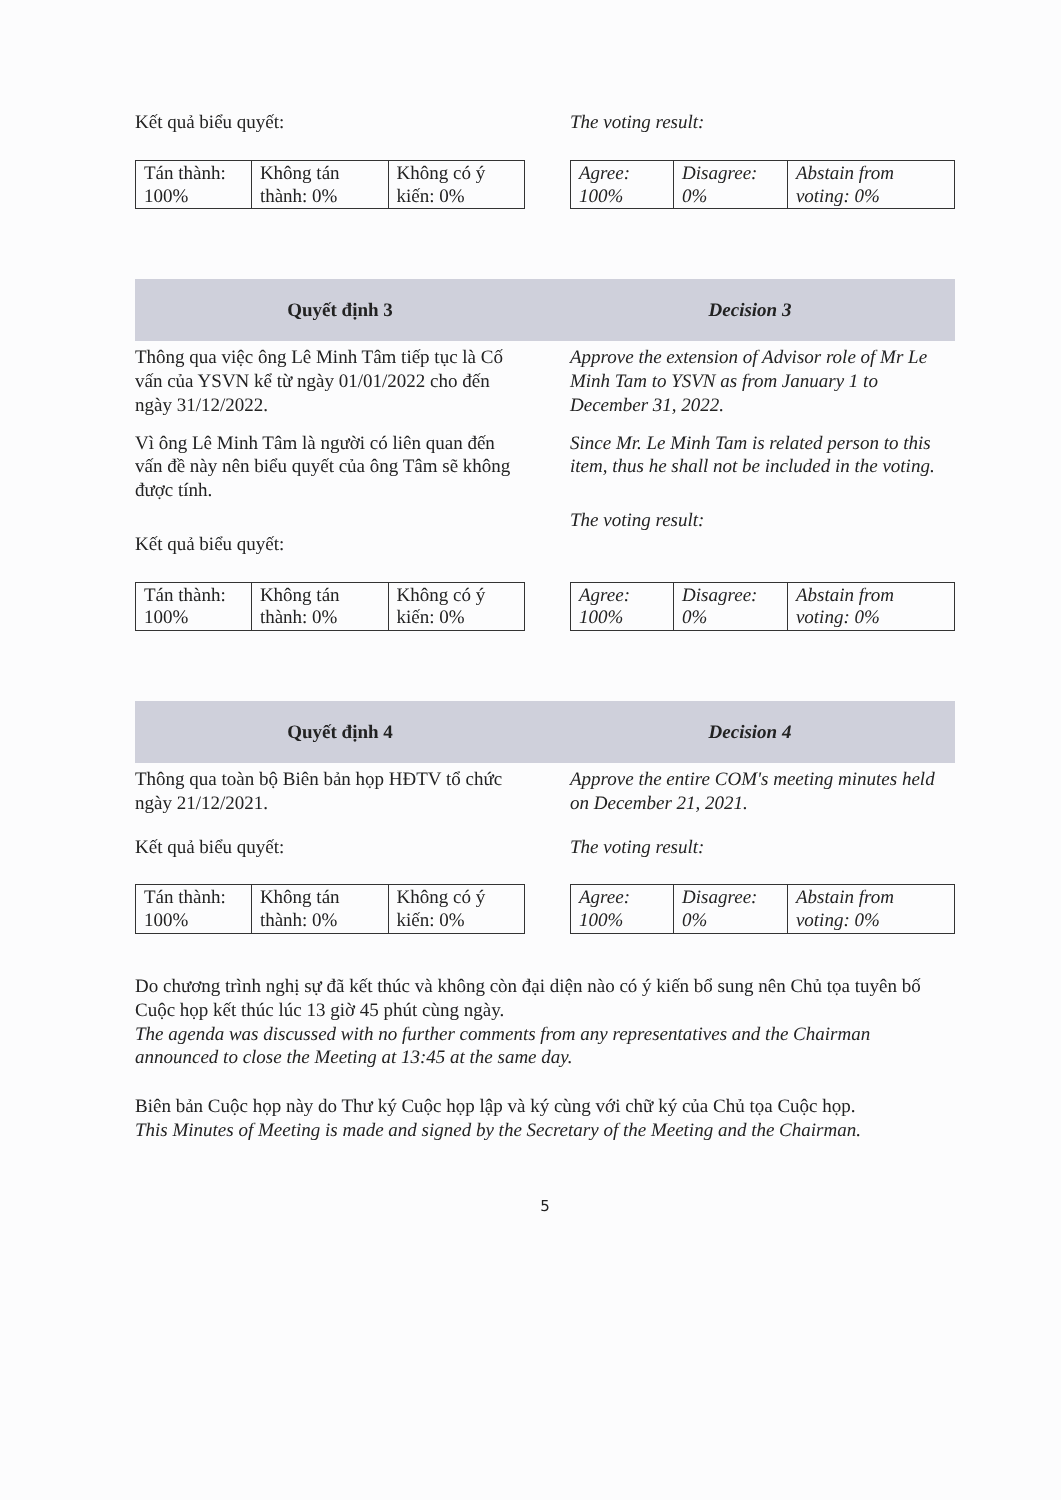Kết quả biểu quyết: The voting result:
| Tán thành: 100% | Không tán thành: 0% | Không có ý kiến: 0% |
| Agree: 100% | Disagree: 0% | Abstain from voting: 0% |
Quyết định 3 Decision 3
Thông qua việc ông Lê Minh Tâm tiếp tục là Cố vấn của YSVN kể từ ngày 01/01/2022 cho đến ngày 31/12/2022.
Vì ông Lê Minh Tâm là người có liên quan đến vấn đề này nên biểu quyết của ông Tâm sẽ không được tính.
Kết quả biểu quyết:
Approve the extension of Advisor role of Mr Le Minh Tam to YSVN as from January 1 to December 31, 2022.
Since Mr. Le Minh Tam is related person to this item, thus he shall not be included in the voting.
The voting result:
| Tán thành: 100% | Không tán thành: 0% | Không có ý kiến: 0% |
| Agree: 100% | Disagree: 0% | Abstain from voting: 0% |
Quyết định 4 Decision 4
Thông qua toàn bộ Biên bản họp HĐTV tổ chức ngày 21/12/2021.
Kết quả biểu quyết:
Approve the entire COM's meeting minutes held on December 21, 2021.
The voting result:
| Tán thành: 100% | Không tán thành: 0% | Không có ý kiến: 0% |
| Agree: 100% | Disagree: 0% | Abstain from voting: 0% |
Do chương trình nghị sự đã kết thúc và không còn đại diện nào có ý kiến bổ sung nên Chủ tọa tuyên bố Cuộc họp kết thúc lúc 13 giờ 45 phút cùng ngày.
The agenda was discussed with no further comments from any representatives and the Chairman announced to close the Meeting at 13:45 at the same day.
Biên bản Cuộc họp này do Thư ký Cuộc họp lập và ký cùng với chữ ký của Chủ tọa Cuộc họp.
This Minutes of Meeting is made and signed by the Secretary of the Meeting and the Chairman.
5